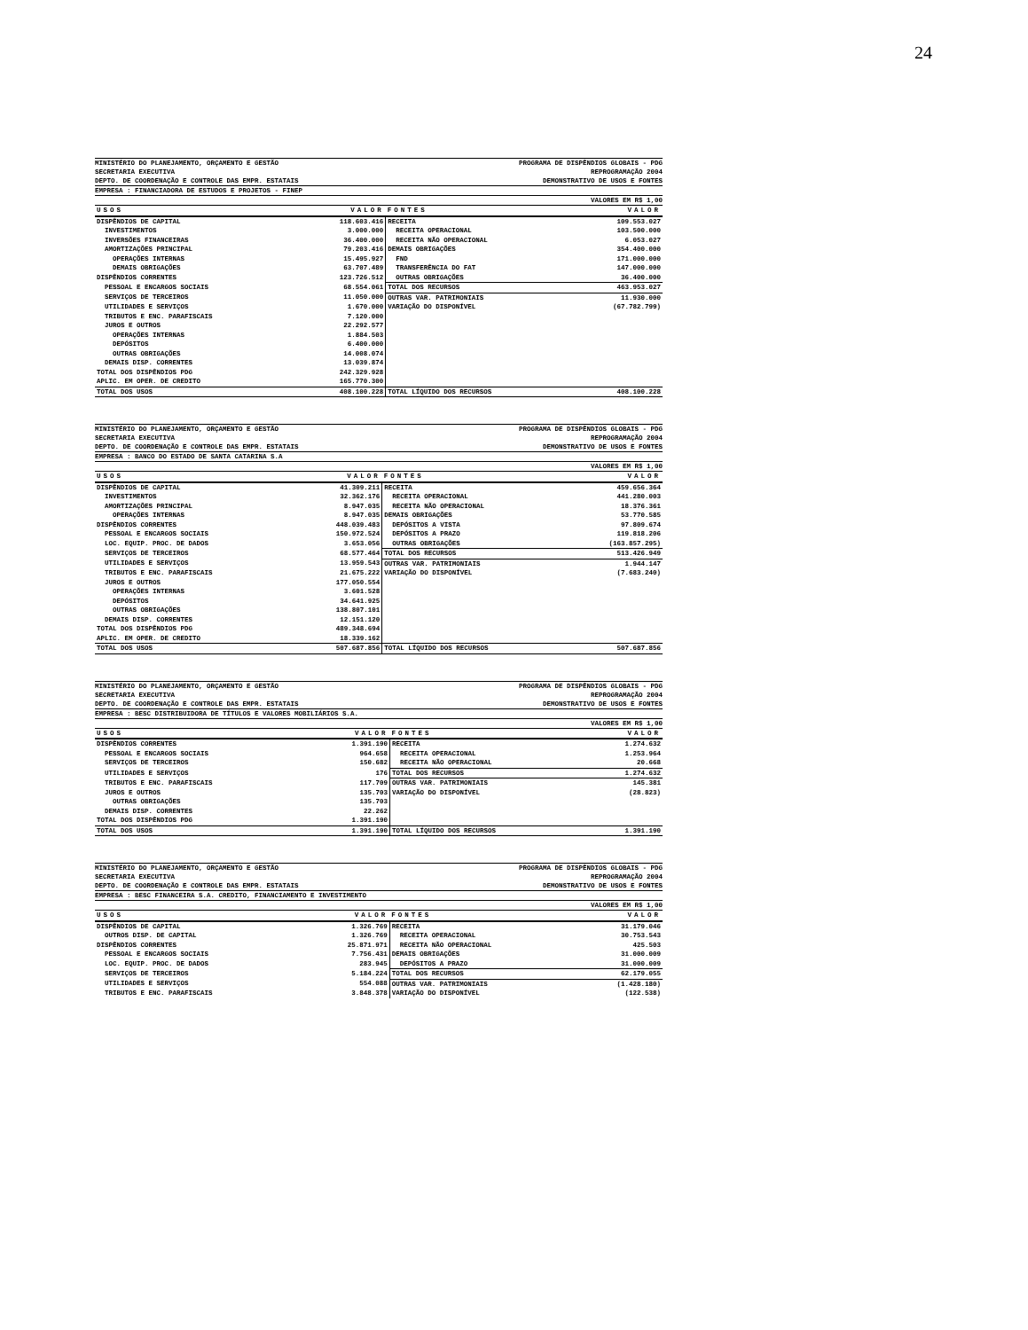24
MINISTÉRIO DO PLANEJAMENTO, ORÇAMENTO E GESTÃO
SECRETARIA EXECUTIVA
DEPTO. DE COORDENAÇÃO E CONTROLE DAS EMPR. ESTATAIS
PROGRAMA DE DISPÊNDIOS GLOBAIS - PDG
REPROGRAMAÇÃO 2004
DEMONSTRATIVO DE USOS E FONTES
EMPRESA : FINANCIADORA DE ESTUDOS E PROJETOS - FINEP
VALORES EM R$ 1,00
| USOS | VALOR | FONTES | VALOR |
| --- | --- | --- | --- |
| DISPÊNDIOS DE CAPITAL | 118.603.416 | RECEITA | 109.553.027 |
| INVESTIMENTOS | 3.000.000 | RECEITA OPERACIONAL | 103.500.000 |
| INVERSÕES FINANCEIRAS | 36.400.000 | RECEITA NÃO OPERACIONAL | 6.053.027 |
| AMORTIZAÇÕES PRINCIPAL | 79.203.416 | DEMAIS OBRIGAÇÕES | 354.400.000 |
| OPERAÇÕES INTERNAS | 15.495.927 | FND | 171.000.000 |
| DEMAIS OBRIGAÇÕES | 63.707.489 | TRANSFERÊNCIA DO FAT | 147.000.000 |
| DISPÊNDIOS CORRENTES | 123.726.512 | OUTRAS OBRIGAÇÕES | 36.400.000 |
| PESSOAL E ENCARGOS SOCIAIS | 68.554.061 | TOTAL DOS RECURSOS | 463.953.027 |
| SERVIÇOS DE TERCEIROS | 11.050.000 | OUTRAS VAR. PATRIMONIAIS | 11.930.000 |
| UTILIDADES E SERVIÇOS | 1.670.000 | VARIAÇÃO DO DISPONÍVEL | (67.782.799) |
| TRIBUTOS E ENC. PARAFISCAIS | 7.120.000 | | |
| JUROS E OUTROS | 22.292.577 | | |
| OPERAÇÕES INTERNAS | 1.884.503 | | |
| DEPÓSITOS | 6.400.000 | | |
| OUTRAS OBRIGAÇÕES | 14.008.074 | | |
| DEMAIS DISP. CORRENTES | 13.039.874 | | |
| TOTAL DOS DISPÊNDIOS PDG | 242.329.928 | | |
| APLIC. EM OPER. DE CREDITO | 165.770.300 | | |
| TOTAL DOS USOS | 408.100.228 | TOTAL LÍQUIDO DOS RECURSOS | 408.100.228 |
MINISTÉRIO DO PLANEJAMENTO, ORÇAMENTO E GESTÃO
SECRETARIA EXECUTIVA
DEPTO. DE COORDENAÇÃO E CONTROLE DAS EMPR. ESTATAIS
PROGRAMA DE DISPÊNDIOS GLOBAIS - PDG
REPROGRAMAÇÃO 2004
DEMONSTRATIVO DE USOS E FONTES
EMPRESA : BANCO DO ESTADO DE SANTA CATARINA S.A
VALORES EM R$ 1,00
| USOS | VALOR | FONTES | VALOR |
| --- | --- | --- | --- |
| DISPÊNDIOS DE CAPITAL | 41.309.211 | RECEITA | 459.656.364 |
| INVESTIMENTOS | 32.362.176 | RECEITA OPERACIONAL | 441.280.003 |
| AMORTIZAÇÕES PRINCIPAL | 8.947.035 | RECEITA NÃO OPERACIONAL | 18.376.361 |
| OPERAÇÕES INTERNAS | 8.947.035 | DEMAIS OBRIGAÇÕES | 53.770.585 |
| DISPÊNDIOS CORRENTES | 448.039.483 | DEPÓSITOS A VISTA | 97.809.674 |
| PESSOAL E ENCARGOS SOCIAIS | 150.972.524 | DEPÓSITOS A PRAZO | 119.818.206 |
| LOC. EQUIP. PROC. DE DADOS | 3.653.056 | OUTRAS OBRIGAÇÕES | (163.857.295) |
| SERVIÇOS DE TERCEIROS | 68.577.464 | TOTAL DOS RECURSOS | 513.426.949 |
| UTILIDADES E SERVIÇOS | 13.959.543 | OUTRAS VAR. PATRIMONIAIS | 1.944.147 |
| TRIBUTOS E ENC. PARAFISCAIS | 21.675.222 | VARIAÇÃO DO DISPONÍVEL | (7.683.240) |
| JUROS E OUTROS | 177.050.554 | | |
| OPERAÇÕES INTERNAS | 3.601.528 | | |
| DEPÓSITOS | 34.641.925 | | |
| OUTRAS OBRIGAÇÕES | 138.807.101 | | |
| DEMAIS DISP. CORRENTES | 12.151.120 | | |
| TOTAL DOS DISPÊNDIOS PDG | 489.348.694 | | |
| APLIC. EM OPER. DE CREDITO | 18.339.162 | | |
| TOTAL DOS USOS | 507.687.856 | TOTAL LÍQUIDO DOS RECURSOS | 507.687.856 |
MINISTÉRIO DO PLANEJAMENTO, ORÇAMENTO E GESTÃO
SECRETARIA EXECUTIVA
DEPTO. DE COORDENAÇÃO E CONTROLE DAS EMPR. ESTATAIS
PROGRAMA DE DISPÊNDIOS GLOBAIS - PDG
REPROGRAMAÇÃO 2004
DEMONSTRATIVO DE USOS E FONTES
EMPRESA : BESC DISTRIBUIDORA DE TÍTULOS E VALORES MOBILIÁRIOS S.A.
VALORES EM R$ 1,00
| USOS | VALOR | FONTES | VALOR |
| --- | --- | --- | --- |
| DISPÊNDIOS CORRENTES | 1.391.190 | RECEITA | 1.274.632 |
| PESSOAL E ENCARGOS SOCIAIS | 964.658 | RECEITA OPERACIONAL | 1.253.964 |
| SERVIÇOS DE TERCEIROS | 150.682 | RECEITA NÃO OPERACIONAL | 20.668 |
| UTILIDADES E SERVIÇOS | 176 | TOTAL DOS RECURSOS | 1.274.632 |
| TRIBUTOS E ENC. PARAFISCAIS | 117.709 | OUTRAS VAR. PATRIMONIAIS | 145.381 |
| JUROS E OUTROS | 135.703 | VARIAÇÃO DO DISPONÍVEL | (28.823) |
| OUTRAS OBRIGAÇÕES | 135.703 | | |
| DEMAIS DISP. CORRENTES | 22.262 | | |
| TOTAL DOS DISPÊNDIOS PDG | 1.391.190 | | |
| TOTAL DOS USOS | 1.391.190 | TOTAL LÍQUIDO DOS RECURSOS | 1.391.190 |
MINISTÉRIO DO PLANEJAMENTO, ORÇAMENTO E GESTÃO
SECRETARIA EXECUTIVA
DEPTO. DE COORDENAÇÃO E CONTROLE DAS EMPR. ESTATAIS
PROGRAMA DE DISPÊNDIOS GLOBAIS - PDG
REPROGRAMAÇÃO 2004
DEMONSTRATIVO DE USOS E FONTES
EMPRESA : BESC FINANCEIRA S.A. CREDITO, FINANCIAMENTO E INVESTIMENTO
VALORES EM R$ 1,00
| USOS | VALOR | FONTES | VALOR |
| --- | --- | --- | --- |
| DISPÊNDIOS DE CAPITAL | 1.326.769 | RECEITA | 31.179.046 |
| OUTROS DISP. DE CAPITAL | 1.326.769 | RECEITA OPERACIONAL | 30.753.543 |
| DISPÊNDIOS CORRENTES | 25.871.971 | RECEITA NÃO OPERACIONAL | 425.503 |
| PESSOAL E ENCARGOS SOCIAIS | 7.756.431 | DEMAIS OBRIGAÇÕES | 31.000.009 |
| LOC. EQUIP. PROC. DE DADOS | 283.945 | DEPÓSITOS A PRAZO | 31.000.009 |
| SERVIÇOS DE TERCEIROS | 5.184.224 | TOTAL DOS RECURSOS | 62.179.055 |
| UTILIDADES E SERVIÇOS | 554.088 | OUTRAS VAR. PATRIMONIAIS | (1.428.180) |
| TRIBUTOS E ENC. PARAFISCAIS | 3.848.378 | VARIAÇÃO DO DISPONÍVEL | (122.538) |